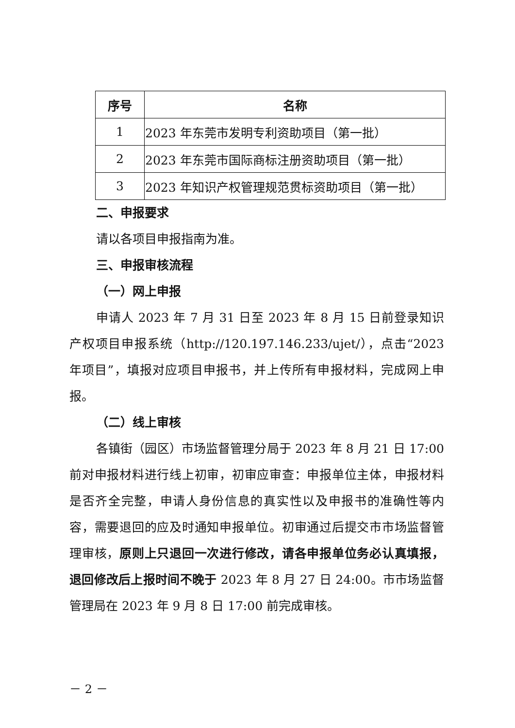| 序号 | 名称 |
| --- | --- |
| 1 | 2023 年东莞市发明专利资助项目（第一批） |
| 2 | 2023 年东莞市国际商标注册资助项目（第一批） |
| 3 | 2023 年知识产权管理规范贯标资助项目（第一批） |
二、申报要求
请以各项目申报指南为准。
三、申报审核流程
（一）网上申报
申请人 2023 年 7 月 31 日至 2023 年 8 月 15 日前登录知识产权项目申报系统（http://120.197.146.233/ujet/），点击“2023 年项目”，填报对应项目申报书，并上传所有申报材料，完成网上申报。
（二）线上审核
各镇街（园区）市场监督管理分局于 2023 年 8 月 21 日 17:00 前对申报材料进行线上初审，初审应审查：申报单位主体，申报材料是否齐全完整，申请人身份信息的真实性以及申报书的准确性等内容，需要退回的应及时通知申报单位。初审通过后提交市市场监督管理审核，原则上只退回一次进行修改，请各申报单位务必认真填报，退回修改后上报时间不晚于 2023 年 8 月 27 日 24:00。市市场监督管理局在 2023 年 9 月 8 日 17:00 前完成审核。
－ 2 －